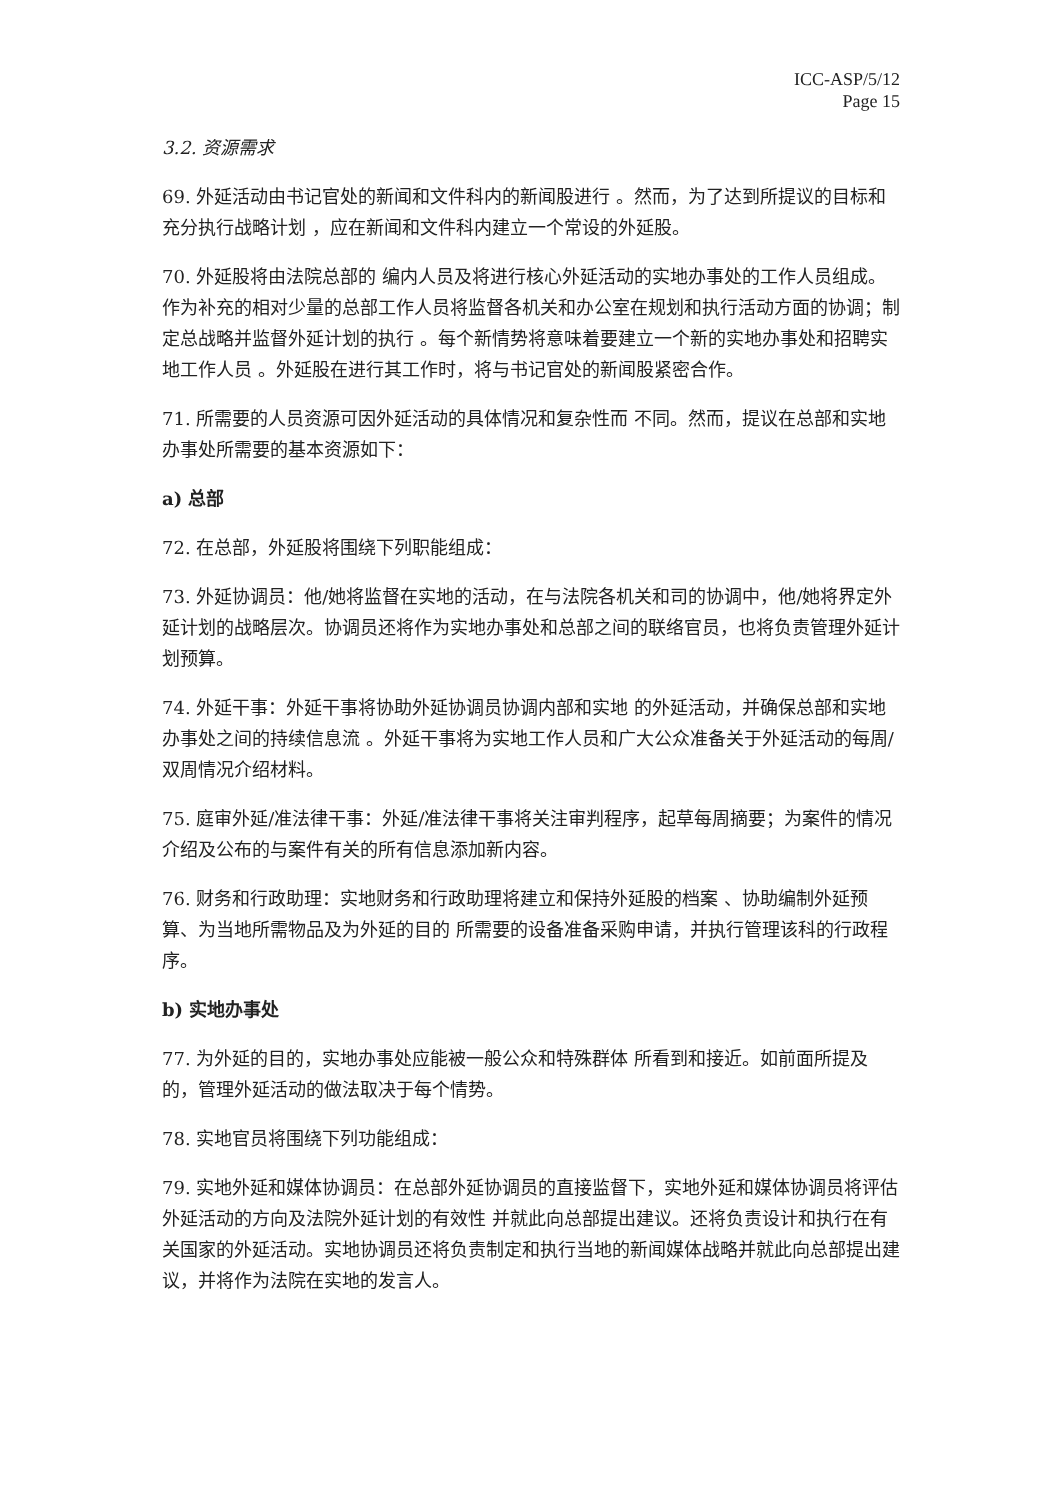ICC-ASP/5/12
Page 15
3.2. 资源需求
69. 外延活动由书记官处的新闻和文件科内的新闻股进行 。然而，为了达到所提议的目标和充分执行战略计划 ，应在新闻和文件科内建立一个常设的外延股。
70. 外延股将由法院总部的 编内人员及将进行核心外延活动的实地办事处的工作人员组成。作为补充的相对少量的总部工作人员将监督各机关和办公室在规划和执行活动方面的协调；制定总战略并监督外延计划的执行 。每个新情势将意味着要建立一个新的实地办事处和招聘实地工作人员 。外延股在进行其工作时，将与书记官处的新闻股紧密合作。
71. 所需要的人员资源可因外延活动的具体情况和复杂性而 不同。然而，提议在总部和实地办事处所需要的基本资源如下：
a) 总部
72. 在总部，外延股将围绕下列职能组成：
73. 外延协调员：他/她将监督在实地的活动，在与法院各机关和司的协调中，他/她将界定外延计划的战略层次。协调员还将作为实地办事处和总部之间的联络官员，也将负责管理外延计划预算。
74. 外延干事：外延干事将协助外延协调员协调内部和实地 的外延活动，并确保总部和实地办事处之间的持续信息流 。外延干事将为实地工作人员和广大公众准备关于外延活动的每周/双周情况介绍材料。
75. 庭审外延/准法律干事：外延/准法律干事将关注审判程序，起草每周摘要；为案件的情况介绍及公布的与案件有关的所有信息添加新内容。
76. 财务和行政助理：实地财务和行政助理将建立和保持外延股的档案 、协助编制外延预算、为当地所需物品及为外延的目的 所需要的设备准备采购申请，并执行管理该科的行政程序。
b) 实地办事处
77. 为外延的目的，实地办事处应能被一般公众和特殊群体 所看到和接近。如前面所提及的，管理外延活动的做法取决于每个情势。
78. 实地官员将围绕下列功能组成：
79. 实地外延和媒体协调员：在总部外延协调员的直接监督下，实地外延和媒体协调员将评估外延活动的方向及法院外延计划的有效性 并就此向总部提出建议。还将负责设计和执行在有关国家的外延活动。实地协调员还将负责制定和执行当地的新闻媒体战略并就此向总部提出建议，并将作为法院在实地的发言人。